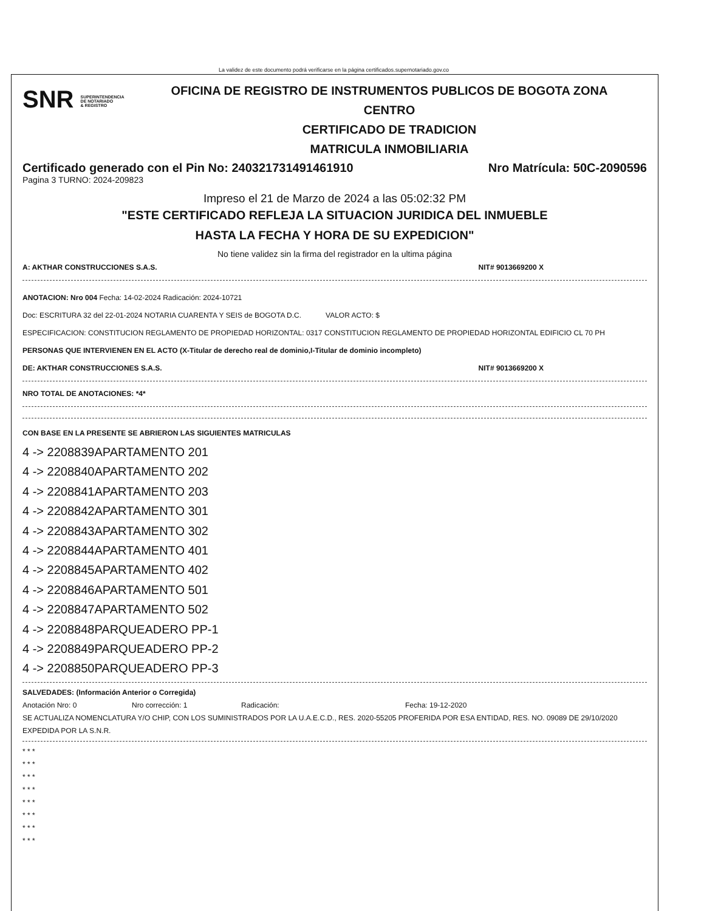La validez de este documento podrá verificarse en la página certificados.supernotariado.gov.co
SNR SUPERINTENDENCIA
DE NOTARIADO
& REGISTRO
OFICINA DE REGISTRO DE INSTRUMENTOS PUBLICOS DE BOGOTA ZONA
CENTRO
CERTIFICADO DE TRADICION
MATRICULA INMOBILIARIA
Certificado generado con el Pin No: 240321731491461910 Nro Matrícula: 50C-2090596
Pagina 3 TURNO: 2024-209823
Impreso el 21 de Marzo de 2024 a las 05:02:32 PM
"ESTE CERTIFICADO REFLEJA LA SITUACION JURIDICA DEL INMUEBLE
HASTA LA FECHA Y HORA DE SU EXPEDICION"
No tiene validez sin la firma del registrador en la ultima página
A: AKTHAR CONSTRUCCIONES S.A.S. NIT# 9013669200 X
ANOTACION: Nro 004 Fecha: 14-02-2024 Radicación: 2024-10721
Doc: ESCRITURA 32 del 22-01-2024 NOTARIA CUARENTA Y SEIS de BOGOTA D.C. VALOR ACTO: $
ESPECIFICACION: CONSTITUCION REGLAMENTO DE PROPIEDAD HORIZONTAL: 0317 CONSTITUCION REGLAMENTO DE PROPIEDAD HORIZONTAL EDIFICIO CL 70 PH
PERSONAS QUE INTERVIENEN EN EL ACTO (X-Titular de derecho real de dominio,I-Titular de dominio incompleto)
DE: AKTHAR CONSTRUCCIONES S.A.S. NIT# 9013669200 X
NRO TOTAL DE ANOTACIONES: *4*
CON BASE EN LA PRESENTE SE ABRIERON LAS SIGUIENTES MATRICULAS
4 -> 2208839APARTAMENTO 201
4 -> 2208840APARTAMENTO 202
4 -> 2208841APARTAMENTO 203
4 -> 2208842APARTAMENTO 301
4 -> 2208843APARTAMENTO 302
4 -> 2208844APARTAMENTO 401
4 -> 2208845APARTAMENTO 402
4 -> 2208846APARTAMENTO 501
4 -> 2208847APARTAMENTO 502
4 -> 2208848PARQUEADERO PP-1
4 -> 2208849PARQUEADERO PP-2
4 -> 2208850PARQUEADERO PP-3
SALVEDADES: (Información Anterior o Corregida)
Anotación Nro: 0 Nro corrección: 1 Radicación: Fecha: 19-12-2020
SE ACTUALIZA NOMENCLATURA Y/O CHIP, CON LOS SUMINISTRADOS POR LA U.A.E.C.D., RES. 2020-55205 PROFERIDA POR ESA ENTIDAD, RES. NO. 09089 DE 29/10/2020 EXPEDIDA POR LA S.N.R.
* * *
* * *
* * *
* * *
* * *
* * *
* * *
* * *